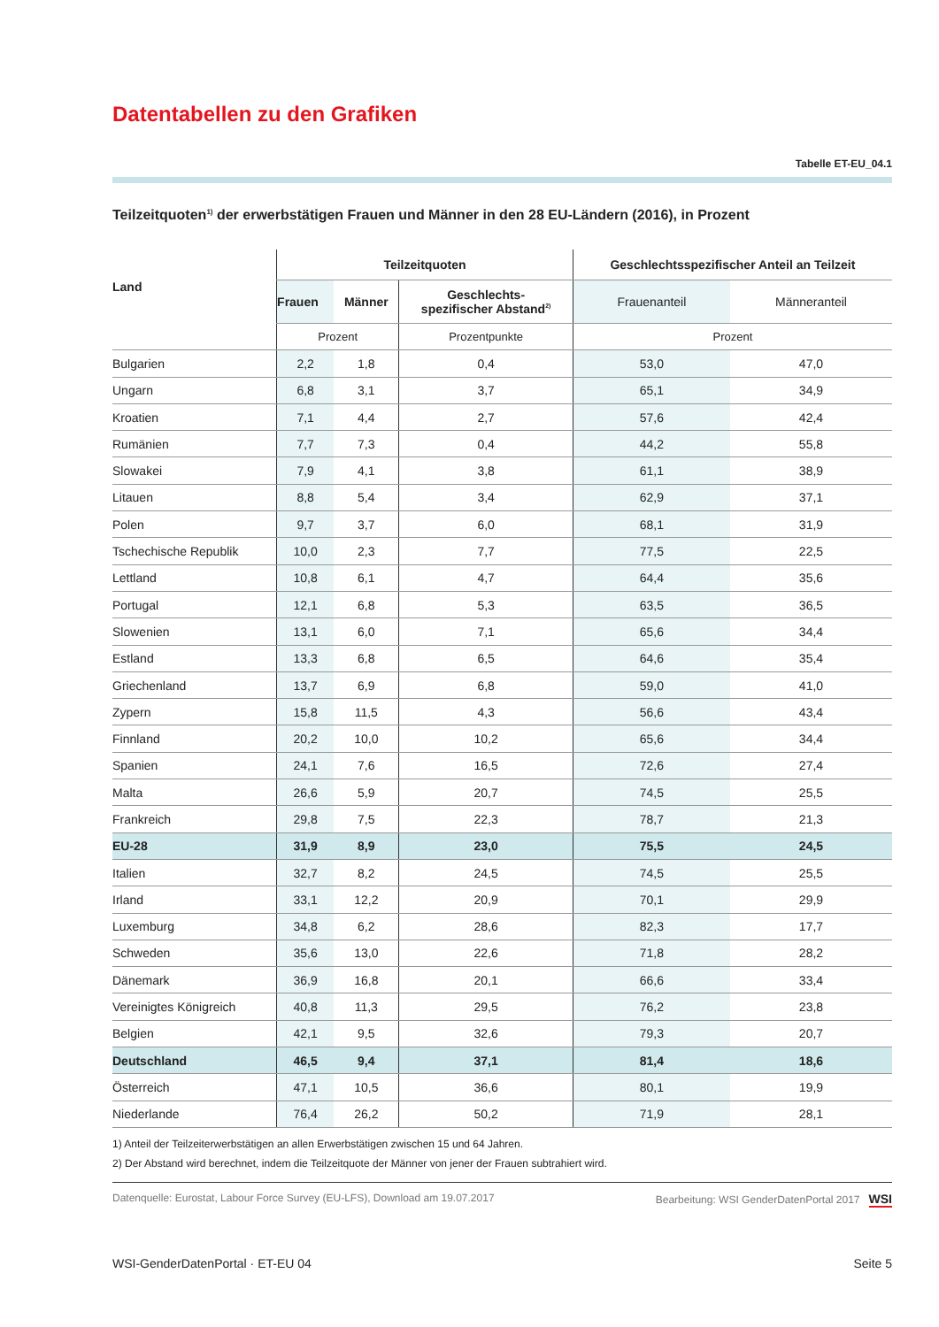Datentabellen zu den Grafiken
Tabelle ET-EU_04.1
Teilzeitquoten<sup>1)</sup> der erwerbstätigen Frauen und Männer in den 28 EU-Ländern (2016), in Prozent
| Land | Teilzeitquoten | | | Geschlechtsspezifischer Anteil an Teilzeit | |
| --- | --- | --- | --- | --- | --- |
| | Frauen | Männer | Geschlechts- spezifischer Abstand<sup>2)</sup> | Frauenanteil | Männeranteil |
| | Prozent | | Prozentpunkte | Prozent | |
| Bulgarien | 2,2 | 1,8 | 0,4 | 53,0 | 47,0 |
| Ungarn | 6,8 | 3,1 | 3,7 | 65,1 | 34,9 |
| Kroatien | 7,1 | 4,4 | 2,7 | 57,6 | 42,4 |
| Rumänien | 7,7 | 7,3 | 0,4 | 44,2 | 55,8 |
| Slowakei | 7,9 | 4,1 | 3,8 | 61,1 | 38,9 |
| Litauen | 8,8 | 5,4 | 3,4 | 62,9 | 37,1 |
| Polen | 9,7 | 3,7 | 6,0 | 68,1 | 31,9 |
| Tschechische Republik | 10,0 | 2,3 | 7,7 | 77,5 | 22,5 |
| Lettland | 10,8 | 6,1 | 4,7 | 64,4 | 35,6 |
| Portugal | 12,1 | 6,8 | 5,3 | 63,5 | 36,5 |
| Slowenien | 13,1 | 6,0 | 7,1 | 65,6 | 34,4 |
| Estland | 13,3 | 6,8 | 6,5 | 64,6 | 35,4 |
| Griechenland | 13,7 | 6,9 | 6,8 | 59,0 | 41,0 |
| Zypern | 15,8 | 11,5 | 4,3 | 56,6 | 43,4 |
| Finnland | 20,2 | 10,0 | 10,2 | 65,6 | 34,4 |
| Spanien | 24,1 | 7,6 | 16,5 | 72,6 | 27,4 |
| Malta | 26,6 | 5,9 | 20,7 | 74,5 | 25,5 |
| Frankreich | 29,8 | 7,5 | 22,3 | 78,7 | 21,3 |
| EU-28 | 31,9 | 8,9 | 23,0 | 75,5 | 24,5 |
| Italien | 32,7 | 8,2 | 24,5 | 74,5 | 25,5 |
| Irland | 33,1 | 12,2 | 20,9 | 70,1 | 29,9 |
| Luxemburg | 34,8 | 6,2 | 28,6 | 82,3 | 17,7 |
| Schweden | 35,6 | 13,0 | 22,6 | 71,8 | 28,2 |
| Dänemark | 36,9 | 16,8 | 20,1 | 66,6 | 33,4 |
| Vereinigtes Königreich | 40,8 | 11,3 | 29,5 | 76,2 | 23,8 |
| Belgien | 42,1 | 9,5 | 32,6 | 79,3 | 20,7 |
| Deutschland | 46,5 | 9,4 | 37,1 | 81,4 | 18,6 |
| Österreich | 47,1 | 10,5 | 36,6 | 80,1 | 19,9 |
| Niederlande | 76,4 | 26,2 | 50,2 | 71,9 | 28,1 |
1) Anteil der Teilzeiterwerbstätigen an allen Erwerbstätigen zwischen 15 und 64 Jahren.
2) Der Abstand wird berechnet, indem die Teilzeitquote der Männer von jener der Frauen subtrahiert wird.
Datenquelle: Eurostat, Labour Force Survey (EU-LFS), Download am 19.07.2017 Bearbeitung: WSI GenderDatenPortal 2017 WSI
WSI-GenderDatenPortal · ET-EU 04 Seite 5